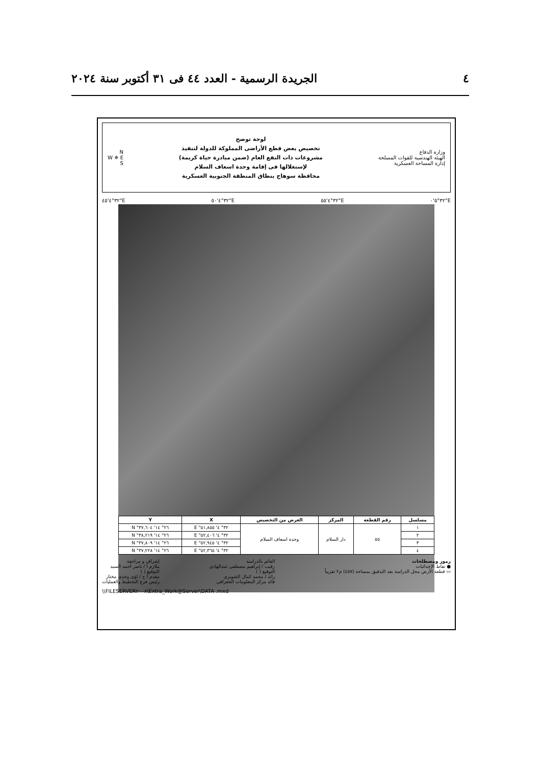٤ الجريدة الرسمية - العدد ٤٤ فى ٣١ أكتوبر سنة ٢٠٢٤
وزارة الدفاع
الهيئة الهندسية للقوات المسلحة
إدارة المساحة العسكرية
لوحة توضح
تخصيص بعض قطع الأراضى المملوكة للدولة لتنفيذ
مشروعات ذات النفع العام (ضمن مبادرة حياة كريمة)
لإستغلالها فى إقامة وحدة اسعاف السلام
محافظة سوهاج بنطاق المنطقة الجنوبية العسكرية
N
W ✵ E
S
٣٢°٤'٤٥"E ٣٢°٤'٥٠"E ٣٢°٤'٥٥"E ٣٢°٥'٠"E
| مسلسل | رقم القطعة | المركز | الغرض من التخصيص | X | Y |
| --- | --- | --- | --- | --- | --- |
| ١ | ٥٥ | دار السلام | وحدة اسعاف السلام | ٣٢° ٤' ٥١,٨٥٥" E | ٢٦° ١٤' ٣٧,٦٠٤" N |
| ٢ | | | | ٣٢° ٤' ٥٢,٤٠٦" E | ٢٦° ١٤' ٣٨,٢١٩" N |
| ٣ | | | | ٣٢° ٤' ٥٢,٩٤٥" E | ٢٦° ١٤' ٣٧,٨٠٩" N |
| ٤ | | | | ٣٢° ٤' ٥٢,٣٦٥" E | ٢٦° ١٤' ٣٧,٢٢٨" N |
رموز ومصطلحات
● نقاط الإحداثيات
▭ قطعة الأرض محل الدراسة بعد التدقيق بمساحة (٤٥٧) م٢ تقريباً
القائم بالدراسة
رقيب / إبراهيم مصطفى عبدالهادى
التوقيع ( )
رائد / محمد كمال الشوبرى
قائد مركز المعلومات الجغرافى
إشراف و مراجعة
ملازم أ / ناصر أحمد السيد
التوقيع ( )
مقدم أ ح / لؤى وجدى مختار
رئيس فرع التخطيط والعمليات
\\FILESERVER٢٠٠٨\Extra_Work@Server\DATA .mxd